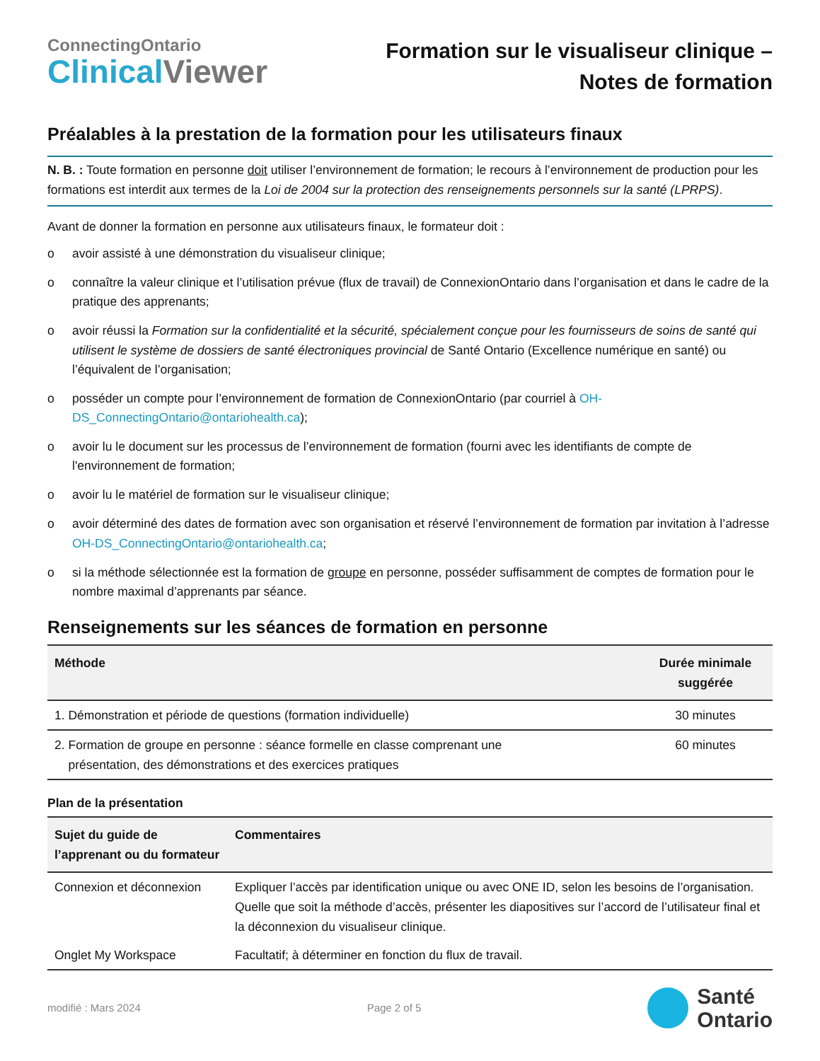ConnectingOntario
ClinicalViewer
Formation sur le visualiseur clinique –
Notes de formation
Préalables à la prestation de la formation pour les utilisateurs finaux
N. B. : Toute formation en personne doit utiliser l’environnement de formation; le recours à l’environnement de production pour les formations est interdit aux termes de la Loi de 2004 sur la protection des renseignements personnels sur la santé (LPRPS).
Avant de donner la formation en personne aux utilisateurs finaux, le formateur doit :
o avoir assisté à une démonstration du visualiseur clinique;
o connaître la valeur clinique et l’utilisation prévue (flux de travail) de ConnexionOntario dans l’organisation et dans le cadre de la pratique des apprenants;
o avoir réussi la Formation sur la confidentialité et la sécurité, spécialement conçue pour les fournisseurs de soins de santé qui utilisent le système de dossiers de santé électroniques provincial de Santé Ontario (Excellence numérique en santé) ou l’équivalent de l’organisation;
o posséder un compte pour l’environnement de formation de ConnexionOntario (par courriel à OH-DS_ConnectingOntario@ontariohealth.ca);
o avoir lu le document sur les processus de l’environnement de formation (fourni avec les identifiants de compte de l'environnement de formation;
o avoir lu le matériel de formation sur le visualiseur clinique;
o avoir déterminé des dates de formation avec son organisation et réservé l’environnement de formation par invitation à l’adresse OH-DS_ConnectingOntario@ontariohealth.ca;
o si la méthode sélectionnée est la formation de groupe en personne, posséder suffisamment de comptes de formation pour le nombre maximal d’apprenants par séance.
Renseignements sur les séances de formation en personne
| Méthode | Durée minimale suggérée |
| --- | --- |
| 1. Démonstration et période de questions (formation individuelle) | 30 minutes |
| 2. Formation de groupe en personne : séance formelle en classe comprenant une présentation, des démonstrations et des exercices pratiques | 60 minutes |
Plan de la présentation
| Sujet du guide de l’apprenant ou du formateur | Commentaires |
| --- | --- |
| Connexion et déconnexion | Expliquer l’accès par identification unique ou avec ONE ID, selon les besoins de l’organisation. Quelle que soit la méthode d’accès, présenter les diapositives sur l’accord de l’utilisateur final et la déconnexion du visualiseur clinique. |
| Onglet My Workspace | Facultatif; à déterminer en fonction du flux de travail. |
modifié : Mars 2024 Page 2 of 5
Santé
Ontario